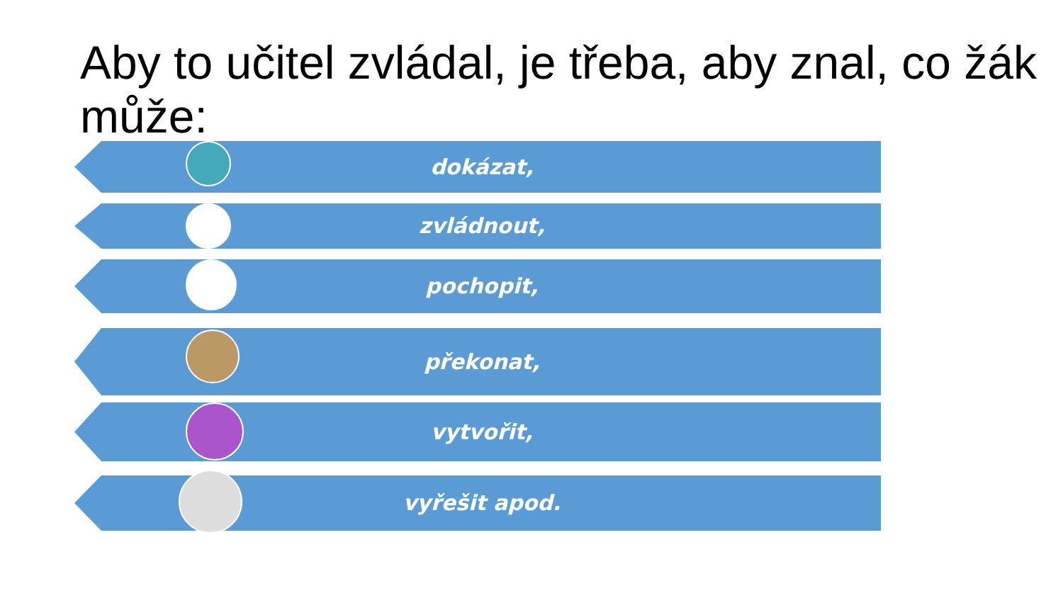Aby to učitel zvládal, je třeba, aby znal, co žák může:
dokázat,
zvládnout,
pochopit,
překonat,
vytvořit,
vyřešit apod.